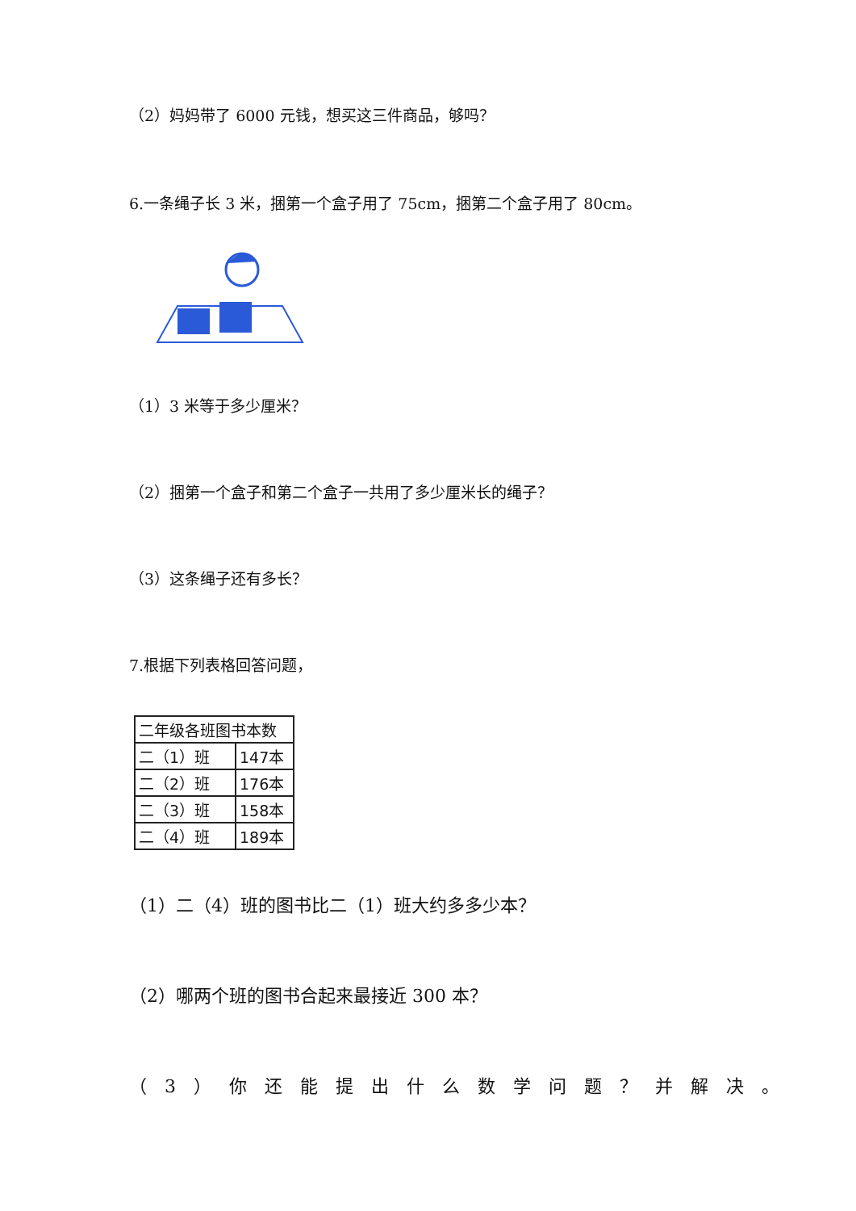（2）妈妈带了 6000 元钱，想买这三件商品，够吗？
6.一条绳子长 3 米，捆第一个盒子用了 75cm，捆第二个盒子用了 80cm。
（1）3 米等于多少厘米？
（2）捆第一个盒子和第二个盒子一共用了多少厘米长的绳子？
（3）这条绳子还有多长？
7.根据下列表格回答问题，
| 二年级各班图书本数 | |
| 二（1）班 | 147本 |
| 二（2）班 | 176本 |
| 二（3）班 | 158本 |
| 二（4）班 | 189本 |
（1）二（4）班的图书比二（1）班大约多多少本？
（2）哪两个班的图书合起来最接近 300 本？
（3）你还能提出什么数学问题？并解决。